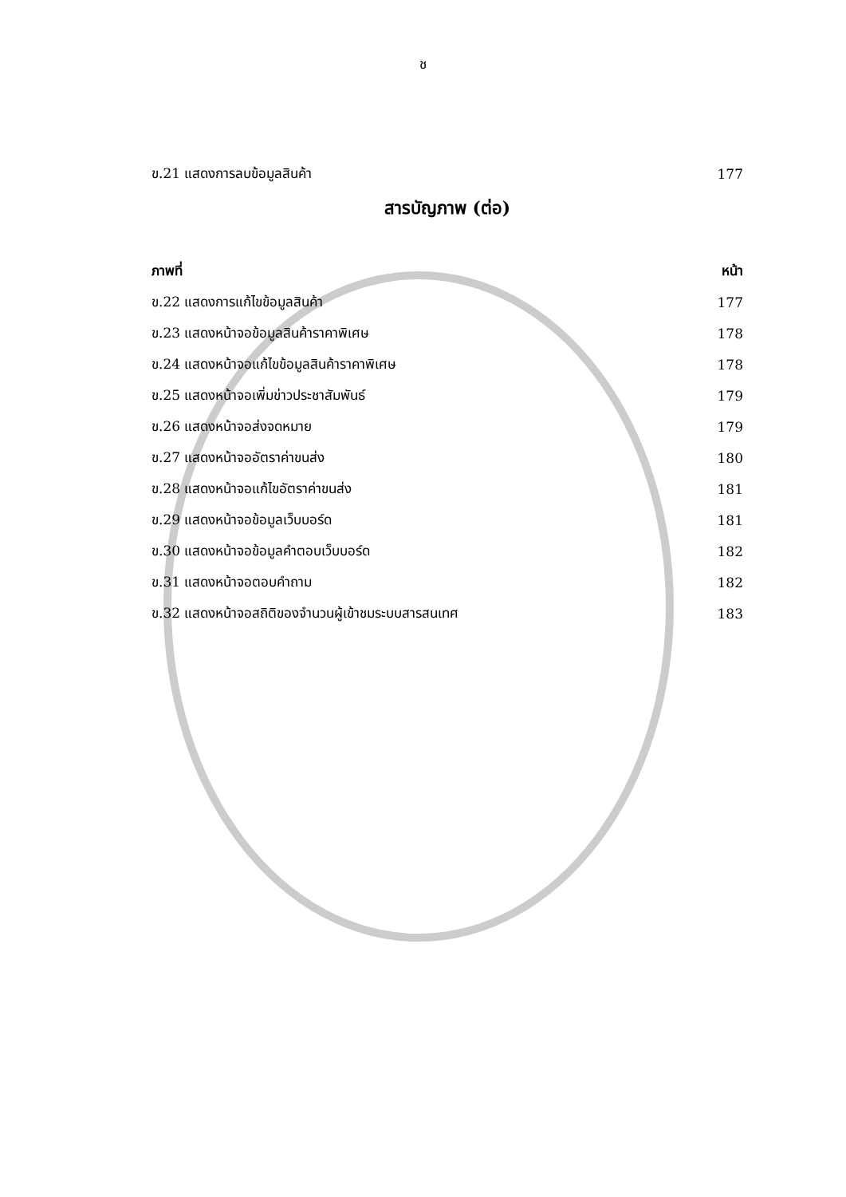ช
ข.21 แสดงการลบข้อมูลสินค้า 177
สารบัญภาพ (ต่อ)
ภาพที่ หน้า
ข.22 แสดงการแก้ไขข้อมูลสินค้า 177
ข.23 แสดงหน้าจอข้อมูลสินค้าราคาพิเศษ 178
ข.24 แสดงหน้าจอแก้ไขข้อมูลสินค้าราคาพิเศษ 178
ข.25 แสดงหน้าจอเพิ่มข่าวประชาสัมพันธ์ 179
ข.26 แสดงหน้าจอส่งจดหมาย 179
ข.27 แสดงหน้าจออัตราค่าขนส่ง 180
ข.28 แสดงหน้าจอแก้ไขอัตราค่าขนส่ง 181
ข.29 แสดงหน้าจอข้อมูลเว็บบอร์ด 181
ข.30 แสดงหน้าจอข้อมูลคำตอบเว็บบอร์ด 182
ข.31 แสดงหน้าจอตอบคำถาม 182
ข.32 แสดงหน้าจอสถิติของจำนวนผู้เข้าชมระบบสารสนเทศ 183